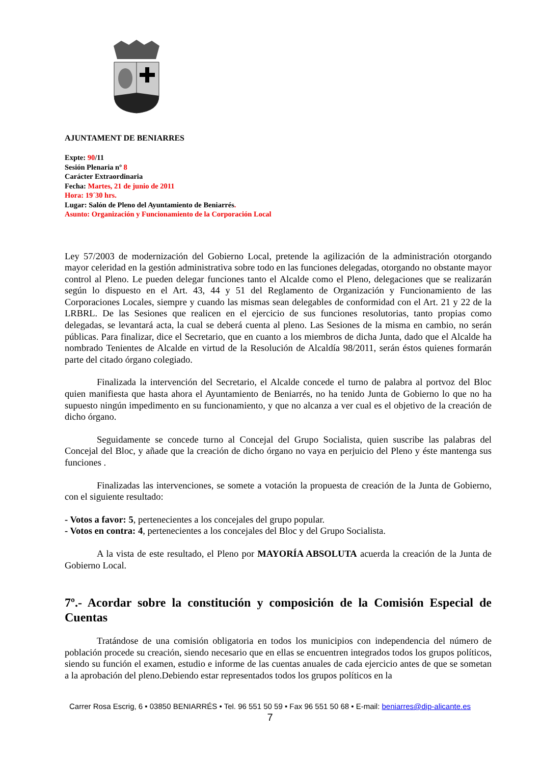AJUNTAMENT DE BENIARRES
Expte: 90/11
Sesión Plenaria nº 8
Carácter Extraordinaria
Fecha: Martes, 21 de junio de 2011
Hora: 19´30 hrs.
Lugar: Salón de Pleno del Ayuntamiento de Beniarrés.
Asunto: Organización y Funcionamiento de la Corporación Local
Ley 57/2003 de modernización del Gobierno Local, pretende la agilización de la administración otorgando mayor celeridad en la gestión administrativa sobre todo en las funciones delegadas, otorgando no obstante mayor control al Pleno. Le pueden delegar funciones tanto el Alcalde como el Pleno, delegaciones que se realizarán según lo dispuesto en el Art. 43, 44 y 51 del Reglamento de Organización y Funcionamiento de las Corporaciones Locales, siempre y cuando las mismas sean delegables de conformidad con el Art. 21 y 22 de la LRBRL. De las Sesiones que realicen en el ejercicio de sus funciones resolutorias, tanto propias como delegadas, se levantará acta, la cual se deberá cuenta al pleno. Las Sesiones de la misma en cambio, no serán públicas. Para finalizar, dice el Secretario, que en cuanto a los miembros de dicha Junta, dado que el Alcalde ha nombrado Tenientes de Alcalde en virtud de la Resolución de Alcaldía 98/2011, serán éstos quienes formarán parte del citado órgano colegiado.
Finalizada la intervención del Secretario, el Alcalde concede el turno de palabra al portvoz del Bloc quien manifiesta que hasta ahora el Ayuntamiento de Beniarrés, no ha tenido Junta de Gobierno lo que no ha supuesto ningún impedimento en su funcionamiento, y que no alcanza a ver cual es el objetivo de la creación de dicho órgano.
Seguidamente se concede turno al Concejal del Grupo Socialista, quien suscribe las palabras del Concejal del Bloc, y añade que la creación de dicho órgano no vaya en perjuicio del Pleno y éste mantenga sus funciones .
Finalizadas las intervenciones, se somete a votación la propuesta de creación de la Junta de Gobierno, con el siguiente resultado:
- Votos a favor: 5, pertenecientes a los concejales del grupo popular.
- Votos en contra: 4, pertenecientes a los concejales del Bloc y del Grupo Socialista.
A la vista de este resultado, el Pleno por MAYORÍA ABSOLUTA acuerda la creación de la Junta de Gobierno Local.
7º.- Acordar sobre la constitución y composición de la Comisión Especial de Cuentas
Tratándose de una comisión obligatoria en todos los municipios con independencia del número de población procede su creación, siendo necesario que en ellas se encuentren integrados todos los grupos políticos, siendo su función el examen, estudio e informe de las cuentas anuales de cada ejercicio antes de que se sometan a la aprobación del pleno.Debiendo estar representados todos los grupos políticos en la
Carrer Rosa Escrig, 6 • 03850 BENIARRÉS • Tel. 96 551 50 59 • Fax 96 551 50 68 • E-mail: beniarres@dip-alicante.es
7